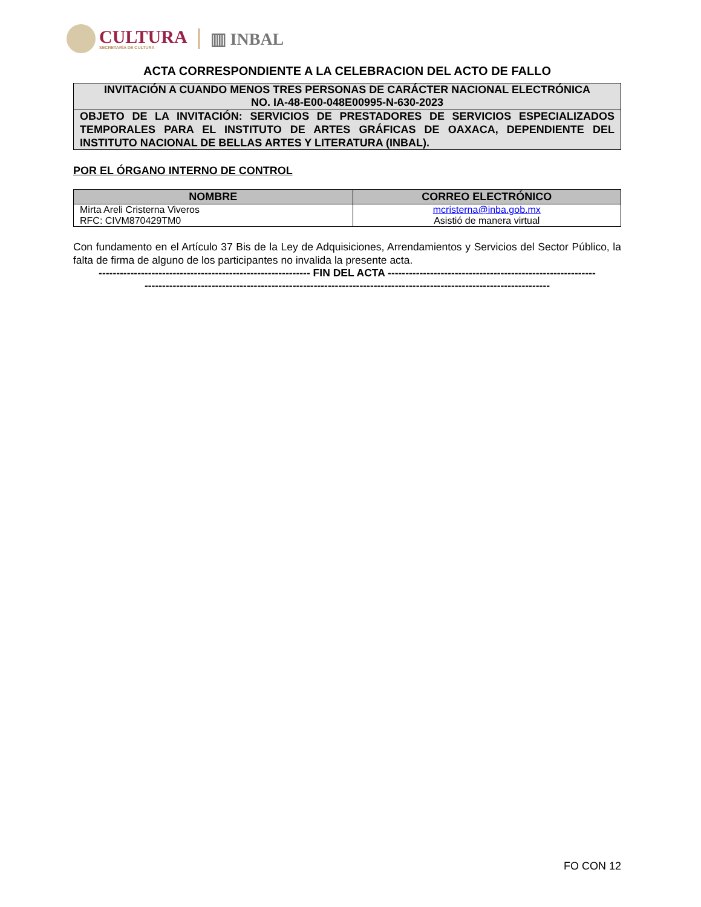CULTURA
SECRETARÍA DE CULTURA
▥ INBAL
ACTA CORRESPONDIENTE A LA CELEBRACION DEL ACTO DE FALLO
INVITACIÓN A CUANDO MENOS TRES PERSONAS DE CARÁCTER NACIONAL ELECTRÓNICA
NO. IA-48-E00-048E00995-N-630-2023
OBJETO DE LA INVITACIÓN: SERVICIOS DE PRESTADORES DE SERVICIOS ESPECIALIZADOS TEMPORALES PARA EL INSTITUTO DE ARTES GRÁFICAS DE OAXACA, DEPENDIENTE DEL INSTITUTO NACIONAL DE BELLAS ARTES Y LITERATURA (INBAL).
POR EL ÓRGANO INTERNO DE CONTROL
| NOMBRE | CORREO ELECTRÓNICO |
| --- | --- |
| Mirta Areli Cristerna Viveros RFC: CIVM870429TM0 | mcristerna@inba.gob.mx Asistió de manera virtual |
Con fundamento en el Artículo 37 Bis de la Ley de Adquisiciones, Arrendamientos y Servicios del Sector Público, la falta de firma de alguno de los participantes no invalida la presente acta.
------------------------------------------------------------ FIN DEL ACTA -----------------------------------------------------------
-------------------------------------------------------------------------------------------------------------------
FO CON 12